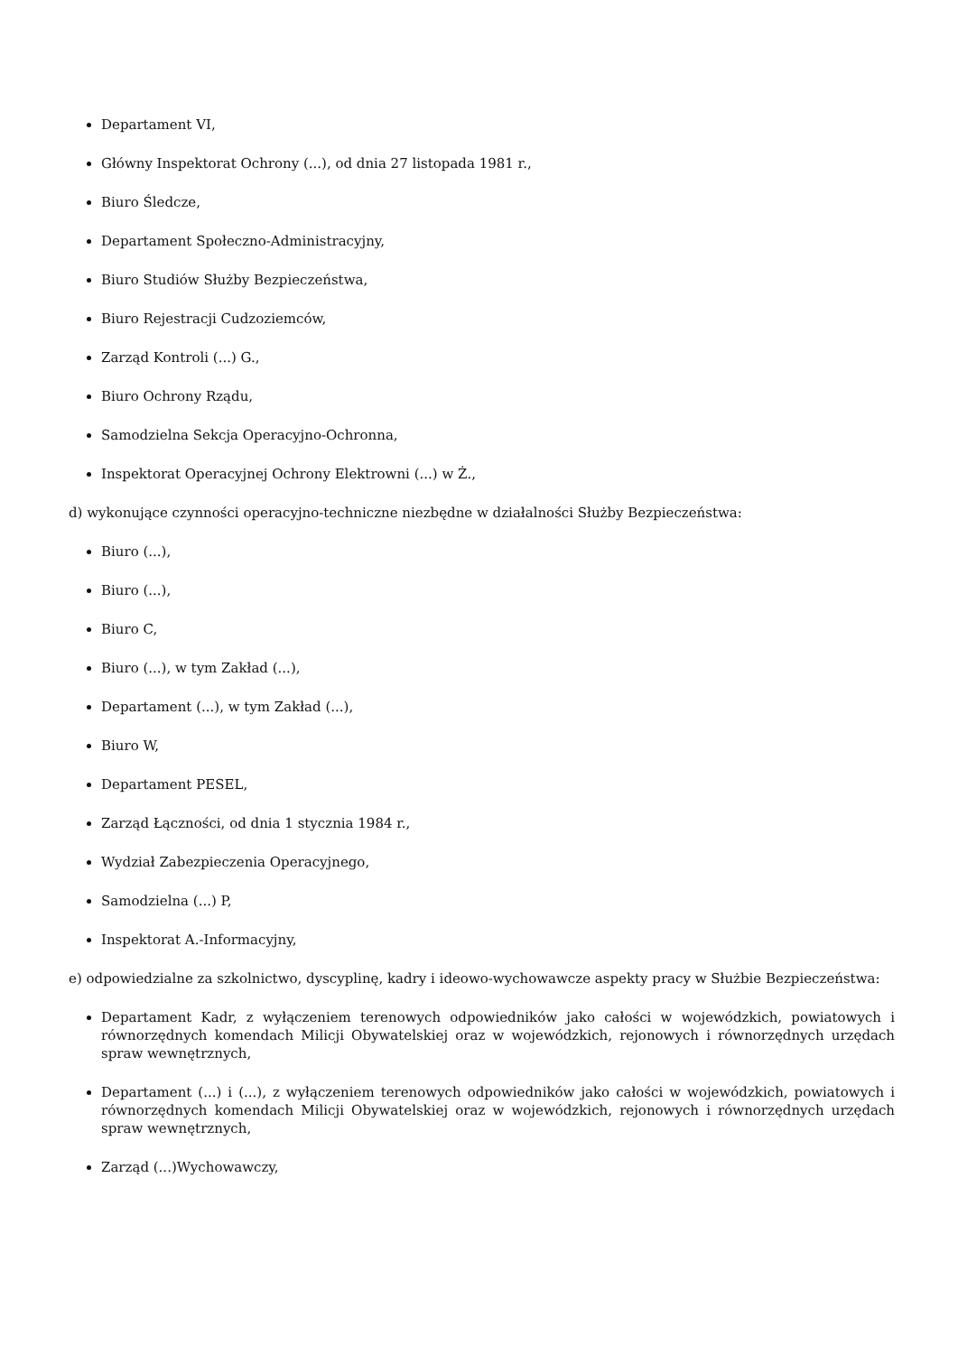Departament VI,
Główny Inspektorat Ochrony (...), od dnia 27 listopada 1981 r.,
Biuro Śledcze,
Departament Społeczno-Administracyjny,
Biuro Studiów Służby Bezpieczeństwa,
Biuro Rejestracji Cudzoziemców,
Zarząd Kontroli (...) G.,
Biuro Ochrony Rządu,
Samodzielna Sekcja Operacyjno-Ochronna,
Inspektorat Operacyjnej Ochrony Elektrowni (...) w Ż.,
d) wykonujące czynności operacyjno-techniczne niezbędne w działalności Służby Bezpieczeństwa:
Biuro (...),
Biuro (...),
Biuro C,
Biuro (...), w tym Zakład (...),
Departament (...), w tym Zakład (...),
Biuro W,
Departament PESEL,
Zarząd Łączności, od dnia 1 stycznia 1984 r.,
Wydział Zabezpieczenia Operacyjnego,
Samodzielna (...) P,
Inspektorat A.-Informacyjny,
e) odpowiedzialne za szkolnictwo, dyscyplinę, kadry i ideowo-wychowawcze aspekty pracy w Służbie Bezpieczeństwa:
Departament Kadr, z wyłączeniem terenowych odpowiedników jako całości w wojewódzkich, powiatowych i równorzędnych komendach Milicji Obywatelskiej oraz w wojewódzkich, rejonowych i równorzędnych urzędach spraw wewnętrznych,
Departament (...) i (...), z wyłączeniem terenowych odpowiedników jako całości w wojewódzkich, powiatowych i równorzędnych komendach Milicji Obywatelskiej oraz w wojewódzkich, rejonowych i równorzędnych urzędach spraw wewnętrznych,
Zarząd (...)Wychowawczy,